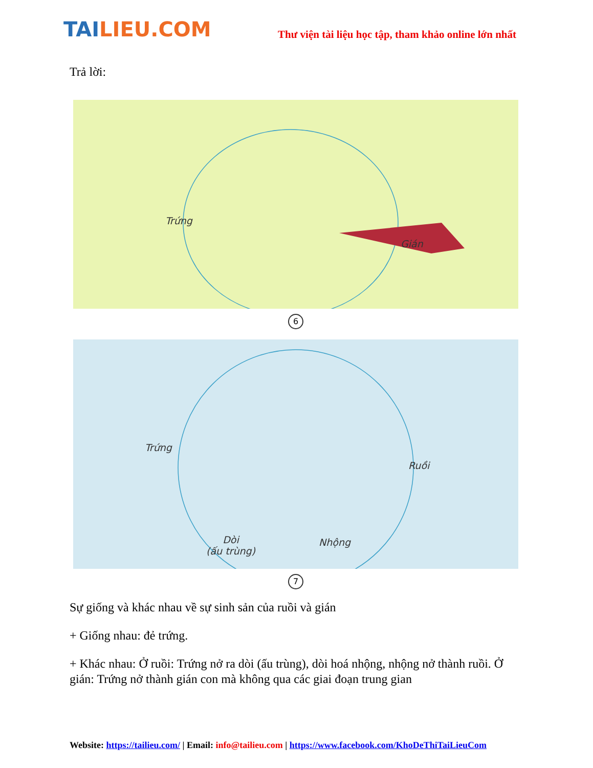TAILIEU.COM
Thư viện tài liệu học tập, tham khảo online lớn nhất
Trả lời:
Trứng
Gián
6
Trứng
Ruồi
Dòi
(ấu trùng)
Nhộng
7
Sự giống và khác nhau về sự sinh sản của ruồi và gián
+ Giống nhau: đẻ trứng.
+ Khác nhau: Ở ruồi: Trứng nở ra dòi (ấu trùng), dòi hoá nhộng, nhộng nở thành ruồi. Ở gián: Trứng nở thành gián con mà không qua các giai đoạn trung gian
Website: https://tailieu.com/ | Email: info@tailieu.com | https://www.facebook.com/KhoDeThiTaiLieuCom